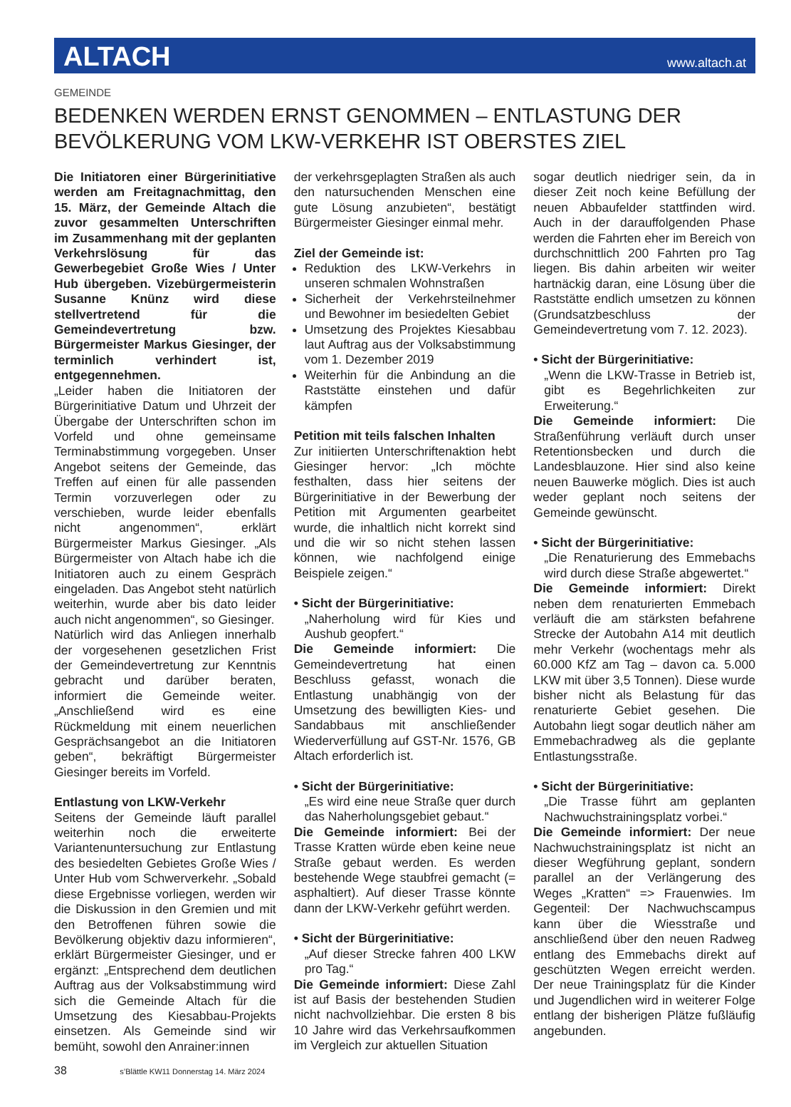ALTACH
www.altach.at
GEMEINDE
BEDENKEN WERDEN ERNST GENOMMEN – ENTLASTUNG DER BEVÖLKERUNG VOM LKW-VERKEHR IST OBERSTES ZIEL
Die Initiatoren einer Bürgerinitiative werden am Freitagnachmittag, den 15. März, der Gemeinde Altach die zuvor gesammelten Unterschriften im Zusammenhang mit der geplanten Verkehrslösung für das Gewerbegebiet Große Wies / Unter Hub übergeben. Vizebürgermeisterin Susanne Knünz wird diese stellvertretend für die Gemeindevertretung bzw. Bürgermeister Markus Giesinger, der terminlich verhindert ist, entgegennehmen.
„Leider haben die Initiatoren der Bürgerinitiative Datum und Uhrzeit der Übergabe der Unterschriften schon im Vorfeld und ohne gemeinsame Terminabstimmung vorgegeben. Unser Angebot seitens der Gemeinde, das Treffen auf einen für alle passenden Termin vorzuverlegen oder zu verschieben, wurde leider ebenfalls nicht angenommen“, erklärt Bürgermeister Markus Giesinger. „Als Bürgermeister von Altach habe ich die Initiatoren auch zu einem Gespräch eingeladen. Das Angebot steht natürlich weiterhin, wurde aber bis dato leider auch nicht angenommen“, so Giesinger.
Natürlich wird das Anliegen innerhalb der vorgesehenen gesetzlichen Frist der Gemeindevertretung zur Kenntnis gebracht und darüber beraten, informiert die Gemeinde weiter. „Anschließend wird es eine Rückmeldung mit einem neuerlichen Gesprächsangebot an die Initiatoren geben“, bekräftigt Bürgermeister Giesinger bereits im Vorfeld.
Entlastung von LKW-Verkehr
Seitens der Gemeinde läuft parallel weiterhin noch die erweiterte Variantenuntersuchung zur Entlastung des besiedelten Gebietes Große Wies / Unter Hub vom Schwerverkehr. „Sobald diese Ergebnisse vorliegen, werden wir die Diskussion in den Gremien und mit den Betroffenen führen sowie die Bevölkerung objektiv dazu informieren“, erklärt Bürgermeister Giesinger, und er ergänzt: „Entsprechend dem deutlichen Auftrag aus der Volksabstimmung wird sich die Gemeinde Altach für die Umsetzung des Kiesabbau-Projekts einsetzen. Als Gemeinde sind wir bemüht, sowohl den Anrainer:innen
der verkehrsgeplagten Straßen als auch den natursuchenden Menschen eine gute Lösung anzubieten“, bestätigt Bürgermeister Giesinger einmal mehr.
Ziel der Gemeinde ist:
Reduktion des LKW-Verkehrs in unseren schmalen Wohnstraßen
Sicherheit der Verkehrsteilnehmer und Bewohner im besiedelten Gebiet
Umsetzung des Projektes Kiesabbau laut Auftrag aus der Volksabstimmung vom 1. Dezember 2019
Weiterhin für die Anbindung an die Raststätte einstehen und dafür kämpfen
Petition mit teils falschen Inhalten
Zur initiierten Unterschriftenaktion hebt Giesinger hervor: „Ich möchte festhalten, dass hier seitens der Bürgerinitiative in der Bewerbung der Petition mit Argumenten gearbeitet wurde, die inhaltlich nicht korrekt sind und die wir so nicht stehen lassen können, wie nachfolgend einige Beispiele zeigen.“
• Sicht der Bürgerinitiative:
„Naherholung wird für Kies und Aushub geopfert.“
Die Gemeinde informiert: Die Gemeindevertretung hat einen Beschluss gefasst, wonach die Entlastung unabhängig von der Umsetzung des bewilligten Kies- und Sandabbaus mit anschließender Wiederverfüllung auf GST-Nr. 1576, GB Altach erforderlich ist.
• Sicht der Bürgerinitiative:
„Es wird eine neue Straße quer durch das Naherholungsgebiet gebaut.“
Die Gemeinde informiert: Bei der Trasse Kratten würde eben keine neue Straße gebaut werden. Es werden bestehende Wege staubfrei gemacht (= asphaltiert). Auf dieser Trasse könnte dann der LKW-Verkehr geführt werden.
• Sicht der Bürgerinitiative:
„Auf dieser Strecke fahren 400 LKW pro Tag.“
Die Gemeinde informiert: Diese Zahl ist auf Basis der bestehenden Studien nicht nachvollziehbar. Die ersten 8 bis 10 Jahre wird das Verkehrsaufkommen im Vergleich zur aktuellen Situation
sogar deutlich niedriger sein, da in dieser Zeit noch keine Befüllung der neuen Abbaufelder stattfinden wird. Auch in der darauffolgenden Phase werden die Fahrten eher im Bereich von durchschnittlich 200 Fahrten pro Tag liegen. Bis dahin arbeiten wir weiter hartnäckig daran, eine Lösung über die Raststätte endlich umsetzen zu können (Grundsatzbeschluss der Gemeindevertretung vom 7. 12. 2023).
• Sicht der Bürgerinitiative:
„Wenn die LKW-Trasse in Betrieb ist, gibt es Begehrlichkeiten zur Erweiterung.“
Die Gemeinde informiert: Die Straßenführung verläuft durch unser Retentionsbecken und durch die Landesblauzone. Hier sind also keine neuen Bauwerke möglich. Dies ist auch weder geplant noch seitens der Gemeinde gewünscht.
• Sicht der Bürgerinitiative:
„Die Renaturierung des Emmebachs wird durch diese Straße abgewertet.“
Die Gemeinde informiert: Direkt neben dem renaturierten Emmebach verläuft die am stärksten befahrene Strecke der Autobahn A14 mit deutlich mehr Verkehr (wochentags mehr als 60.000 KfZ am Tag – davon ca. 5.000 LKW mit über 3,5 Tonnen). Diese wurde bisher nicht als Belastung für das renaturierte Gebiet gesehen. Die Autobahn liegt sogar deutlich näher am Emmebachradweg als die geplante Entlastungsstraße.
• Sicht der Bürgerinitiative:
„Die Trasse führt am geplanten Nachwuchstrainingsplatz vorbei.“
Die Gemeinde informiert: Der neue Nachwuchstrainingsplatz ist nicht an dieser Wegführung geplant, sondern parallel an der Verlängerung des Weges „Kratten“ => Frauenwies. Im Gegenteil: Der Nachwuchscampus kann über die Wiesstraße und anschließend über den neuen Radweg entlang des Emmebachs direkt auf geschützten Wegen erreicht werden. Der neue Trainingsplatz für die Kinder und Jugendlichen wird in weiterer Folge entlang der bisherigen Plätze fußläufig angebunden.
38 s’Blättle KW11 Donnerstag 14. März 2024